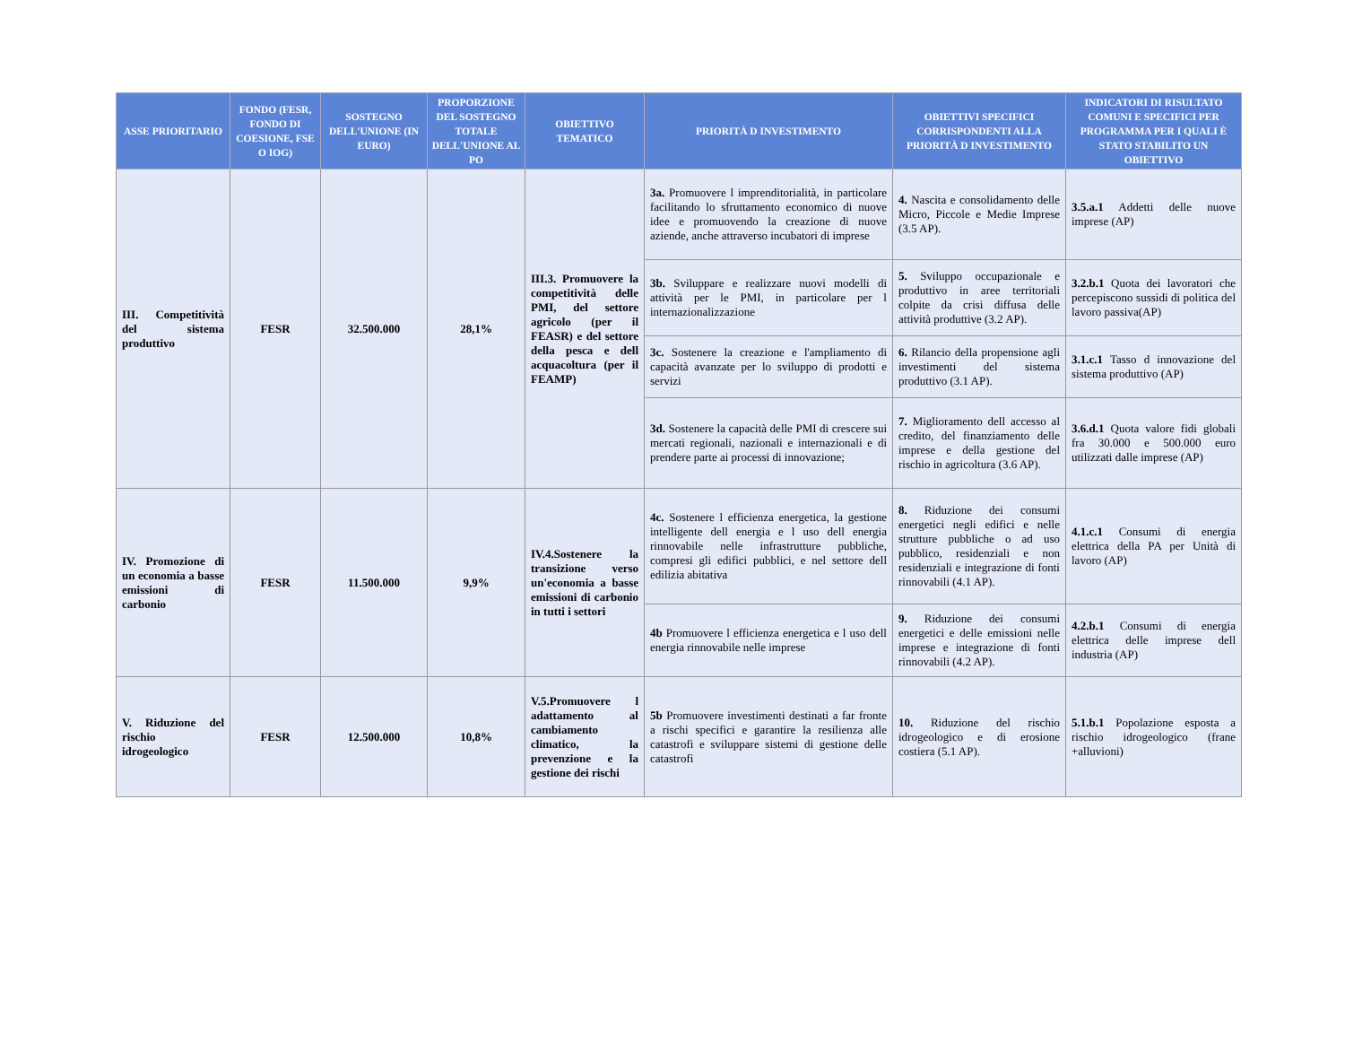| ASSE PRIORITARIO | FONDO (FESR, FONDO DI COESIONE, FSE O IOG) | SOSTEGNO DELL'UNIONE (IN EURO) | PROPORZIONE DEL SOSTEGNO TOTALE DELL'UNIONE AL PO | OBIETTIVO TEMATICO | PRIORITÀ D INVESTIMENTO | OBIETTIVI SPECIFICI CORRISPONDENTI ALLA PRIORITÀ D INVESTIMENTO | INDICATORI DI RISULTATO COMUNI E SPECIFICI PER PROGRAMMA PER I QUALI È STATO STABILITO UN OBIETTIVO |
| --- | --- | --- | --- | --- | --- | --- | --- |
| III. Competitività del sistema produttivo | FESR | 32.500.000 | 28,1% | III.3. Promuovere la competitività delle PMI, del settore agricolo (per il FEASR) e del settore della pesca e dell acquacoltura (per il FEAMP) | 3a. Promuovere l imprenditorialità, in particolare facilitando lo sfruttamento economico di nuove idee e promuovendo la creazione di nuove aziende, anche attraverso incubatori di imprese | 4. Nascita e consolidamento delle Micro, Piccole e Medie Imprese (3.5 AP). | 3.5.a.1 Addetti delle nuove imprese (AP) |
| | | | | | 3b. Sviluppare e realizzare nuovi modelli di attività per le PMI, in particolare per l internazionalizzazione | 5. Sviluppo occupazionale e produttivo in aree territoriali colpite da crisi diffusa delle attività produttive (3.2 AP). | 3.2.b.1 Quota dei lavoratori che percepiscono sussidi di politica del lavoro passiva(AP) |
| | | | | | 3c. Sostenere la creazione e l'ampliamento di capacità avanzate per lo sviluppo di prodotti e servizi | 6. Rilancio della propensione agli investimenti del sistema produttivo (3.1 AP). | 3.1.c.1 Tasso d innovazione del sistema produttivo (AP) |
| | | | | | 3d. Sostenere la capacità delle PMI di crescere sui mercati regionali, nazionali e internazionali e di prendere parte ai processi di innovazione; | 7. Miglioramento dell accesso al credito, del finanziamento delle imprese e della gestione del rischio in agricoltura (3.6 AP). | 3.6.d.1 Quota valore fidi globali fra 30.000 e 500.000 euro utilizzati dalle imprese (AP) |
| IV. Promozione di un economia a basse emissioni di carbonio | FESR | 11.500.000 | 9,9% | IV.4.Sostenere la transizione verso un'economia a basse emissioni di carbonio in tutti i settori | 4c. Sostenere l efficienza energetica, la gestione intelligente dell energia e l uso dell energia rinnovabile nelle infrastrutture pubbliche, compresi gli edifici pubblici, e nel settore dell edilizia abitativa | 8. Riduzione dei consumi energetici negli edifici e nelle strutture pubbliche o ad uso pubblico, residenziali e non residenziali e integrazione di fonti rinnovabili (4.1 AP). | 4.1.c.1 Consumi di energia elettrica della PA per Unità di lavoro (AP) |
| | | | | | 4b Promuovere l efficienza energetica e l uso dell energia rinnovabile nelle imprese | 9. Riduzione dei consumi energetici e delle emissioni nelle imprese e integrazione di fonti rinnovabili (4.2 AP). | 4.2.b.1 Consumi di energia elettrica delle imprese dell industria (AP) |
| V. Riduzione del rischio idrogeologico | FESR | 12.500.000 | 10,8% | V.5.Promuovere l adattamento al cambiamento climatico, la prevenzione e la gestione dei rischi | 5b Promuovere investimenti destinati a far fronte a rischi specifici e garantire la resilienza alle catastrofi e sviluppare sistemi di gestione delle catastrofi | 10. Riduzione del rischio idrogeologico e di erosione costiera (5.1 AP). | 5.1.b.1 Popolazione esposta a rischio idrogeologico (frane +alluvioni) |